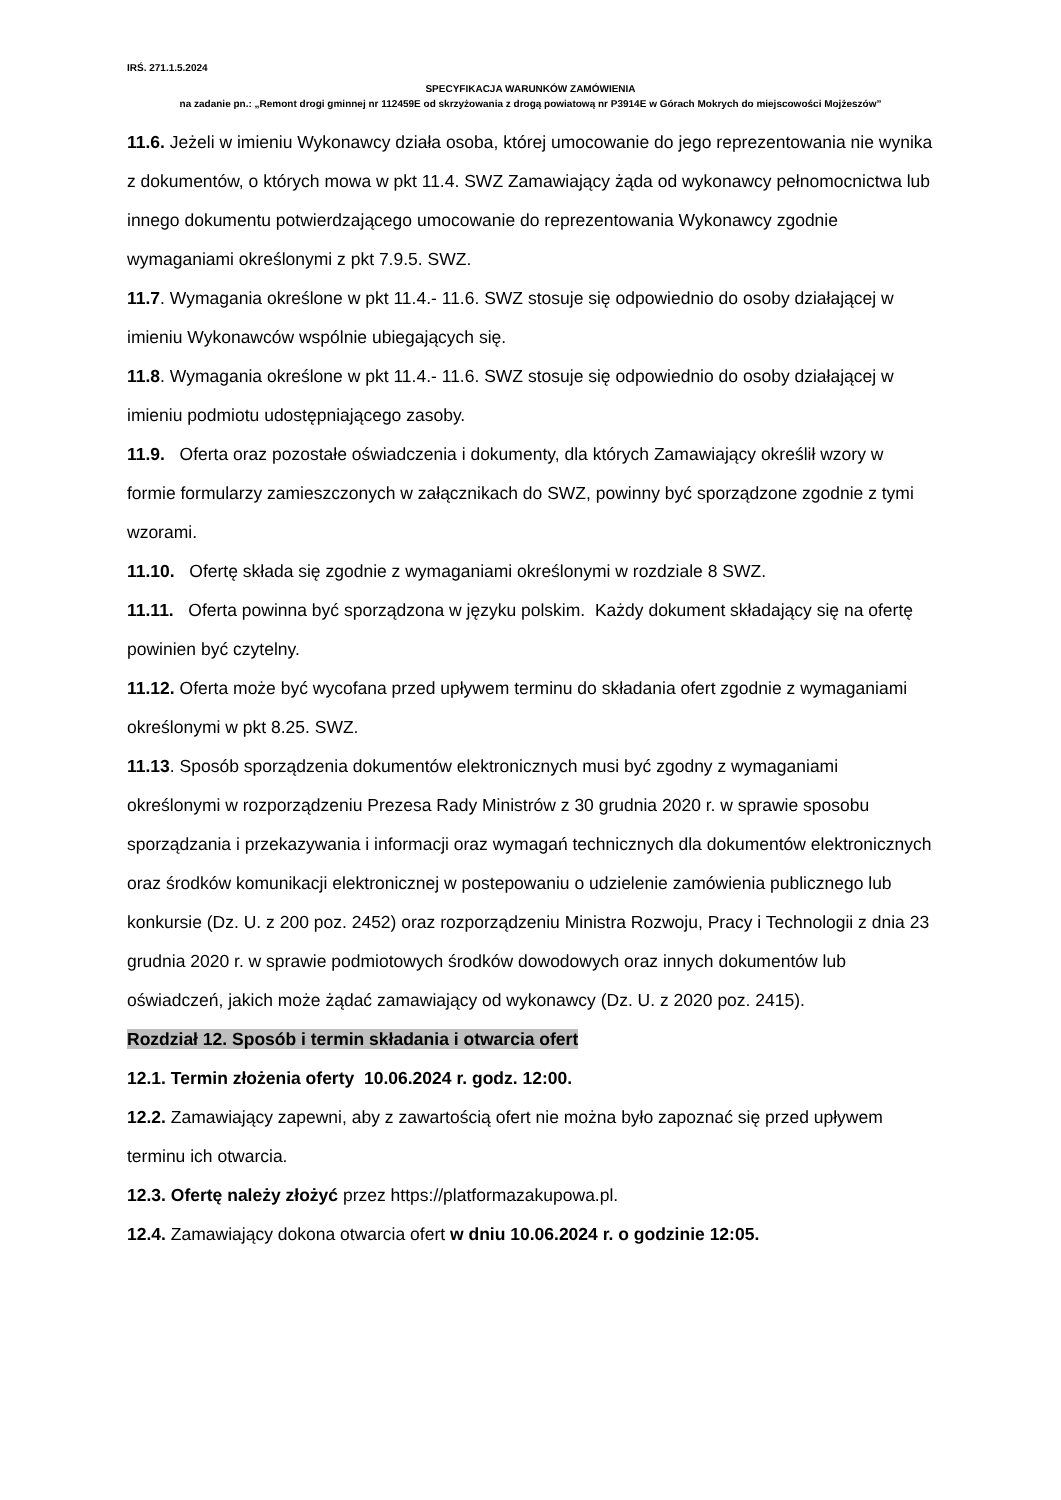IRŚ. 271.1.5.2024
SPECYFIKACJA WARUNKÓW ZAMÓWIENIA
na zadanie pn.: „Remont drogi gminnej nr 112459E od skrzyżowania z drogą powiatową nr P3914E w Górach Mokrych do miejscowości Mojżeszów”
11.6. Jeżeli w imieniu Wykonawcy działa osoba, której umocowanie do jego reprezentowania nie wynika z dokumentów, o których mowa w pkt 11.4. SWZ Zamawiający żąda od wykonawcy pełnomocnictwa lub innego dokumentu potwierdzającego umocowanie do reprezentowania Wykonawcy zgodnie wymaganiami określonymi z pkt 7.9.5. SWZ.
11.7. Wymagania określone w pkt 11.4.- 11.6. SWZ stosuje się odpowiednio do osoby działającej w imieniu Wykonawców wspólnie ubiegających się.
11.8. Wymagania określone w pkt 11.4.- 11.6. SWZ stosuje się odpowiednio do osoby działającej w imieniu podmiotu udostępniającego zasoby.
11.9. Oferta oraz pozostałe oświadczenia i dokumenty, dla których Zamawiający określił wzory w formie formularzy zamieszczonych w załącznikach do SWZ, powinny być sporządzone zgodnie z tymi wzorami.
11.10. Ofertę składa się zgodnie z wymaganiami określonymi w rozdziale 8 SWZ.
11.11. Oferta powinna być sporządzona w języku polskim. Każdy dokument składający się na ofertę powinien być czytelny.
11.12. Oferta może być wycofana przed upływem terminu do składania ofert zgodnie z wymaganiami określonymi w pkt 8.25. SWZ.
11.13. Sposób sporządzenia dokumentów elektronicznych musi być zgodny z wymaganiami określonymi w rozporządzeniu Prezesa Rady Ministrów z 30 grudnia 2020 r. w sprawie sposobu sporządzania i przekazywania i informacji oraz wymagań technicznych dla dokumentów elektronicznych oraz środków komunikacji elektronicznej w postepowaniu o udzielenie zamówienia publicznego lub konkursie (Dz. U. z 200 poz. 2452) oraz rozporządzeniu Ministra Rozwoju, Pracy i Technologii z dnia 23 grudnia 2020 r. w sprawie podmiotowych środków dowodowych oraz innych dokumentów lub oświadczeń, jakich może żądać zamawiający od wykonawcy (Dz. U. z 2020 poz. 2415).
Rozdział 12. Sposób i termin składania i otwarcia ofert
12.1. Termin złożenia oferty 10.06.2024 r. godz. 12:00.
12.2. Zamawiający zapewni, aby z zawartością ofert nie można było zapoznać się przed upływem terminu ich otwarcia.
12.3. Ofertę należy złożyć przez https://platformazakupowa.pl.
12.4. Zamawiający dokona otwarcia ofert w dniu 10.06.2024 r. o godzinie 12:05.